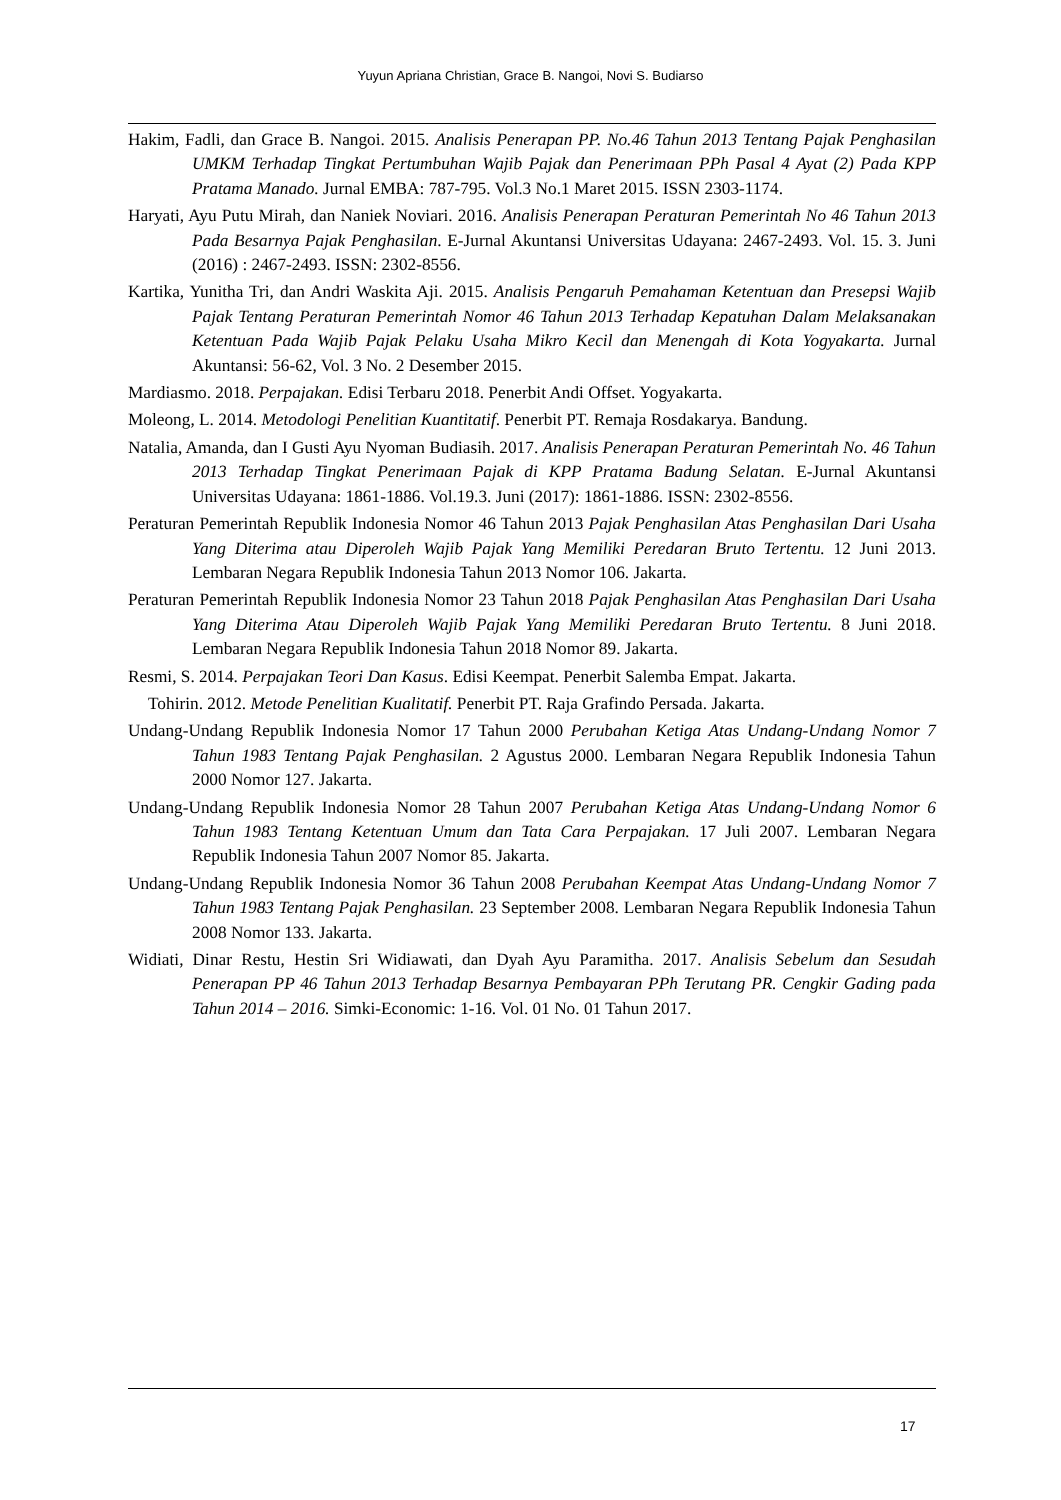Yuyun Apriana Christian, Grace B. Nangoi, Novi S. Budiarso
Hakim, Fadli, dan Grace B. Nangoi. 2015. Analisis Penerapan PP. No.46 Tahun 2013 Tentang Pajak Penghasilan UMKM Terhadap Tingkat Pertumbuhan Wajib Pajak dan Penerimaan PPh Pasal 4 Ayat (2) Pada KPP Pratama Manado. Jurnal EMBA: 787-795. Vol.3 No.1 Maret 2015. ISSN 2303-1174.
Haryati, Ayu Putu Mirah, dan Naniek Noviari. 2016. Analisis Penerapan Peraturan Pemerintah No 46 Tahun 2013 Pada Besarnya Pajak Penghasilan. E-Jurnal Akuntansi Universitas Udayana: 2467-2493. Vol. 15. 3. Juni (2016) : 2467-2493. ISSN: 2302-8556.
Kartika, Yunitha Tri, dan Andri Waskita Aji. 2015. Analisis Pengaruh Pemahaman Ketentuan dan Presepsi Wajib Pajak Tentang Peraturan Pemerintah Nomor 46 Tahun 2013 Terhadap Kepatuhan Dalam Melaksanakan Ketentuan Pada Wajib Pajak Pelaku Usaha Mikro Kecil dan Menengah di Kota Yogyakarta. Jurnal Akuntansi: 56-62, Vol. 3 No. 2 Desember 2015.
Mardiasmo. 2018. Perpajakan. Edisi Terbaru 2018. Penerbit Andi Offset. Yogyakarta.
Moleong, L. 2014. Metodologi Penelitian Kuantitatif. Penerbit PT. Remaja Rosdakarya. Bandung.
Natalia, Amanda, dan I Gusti Ayu Nyoman Budiasih. 2017. Analisis Penerapan Peraturan Pemerintah No. 46 Tahun 2013 Terhadap Tingkat Penerimaan Pajak di KPP Pratama Badung Selatan. E-Jurnal Akuntansi Universitas Udayana: 1861-1886. Vol.19.3. Juni (2017): 1861-1886. ISSN: 2302-8556.
Peraturan Pemerintah Republik Indonesia Nomor 46 Tahun 2013 Pajak Penghasilan Atas Penghasilan Dari Usaha Yang Diterima atau Diperoleh Wajib Pajak Yang Memiliki Peredaran Bruto Tertentu. 12 Juni 2013. Lembaran Negara Republik Indonesia Tahun 2013 Nomor 106. Jakarta.
Peraturan Pemerintah Republik Indonesia Nomor 23 Tahun 2018 Pajak Penghasilan Atas Penghasilan Dari Usaha Yang Diterima Atau Diperoleh Wajib Pajak Yang Memiliki Peredaran Bruto Tertentu. 8 Juni 2018. Lembaran Negara Republik Indonesia Tahun 2018 Nomor 89. Jakarta.
Resmi, S. 2014. Perpajakan Teori Dan Kasus. Edisi Keempat. Penerbit Salemba Empat. Jakarta.
Tohirin. 2012. Metode Penelitian Kualitatif. Penerbit PT. Raja Grafindo Persada. Jakarta.
Undang-Undang Republik Indonesia Nomor 17 Tahun 2000 Perubahan Ketiga Atas Undang-Undang Nomor 7 Tahun 1983 Tentang Pajak Penghasilan. 2 Agustus 2000. Lembaran Negara Republik Indonesia Tahun 2000 Nomor 127. Jakarta.
Undang-Undang Republik Indonesia Nomor 28 Tahun 2007 Perubahan Ketiga Atas Undang-Undang Nomor 6 Tahun 1983 Tentang Ketentuan Umum dan Tata Cara Perpajakan. 17 Juli 2007. Lembaran Negara Republik Indonesia Tahun 2007 Nomor 85. Jakarta.
Undang-Undang Republik Indonesia Nomor 36 Tahun 2008 Perubahan Keempat Atas Undang-Undang Nomor 7 Tahun 1983 Tentang Pajak Penghasilan. 23 September 2008. Lembaran Negara Republik Indonesia Tahun 2008 Nomor 133. Jakarta.
Widiati, Dinar Restu, Hestin Sri Widiawati, dan Dyah Ayu Paramitha. 2017. Analisis Sebelum dan Sesudah Penerapan PP 46 Tahun 2013 Terhadap Besarnya Pembayaran PPh Terutang PR. Cengkir Gading pada Tahun 2014 – 2016. Simki-Economic: 1-16. Vol. 01 No. 01 Tahun 2017.
17